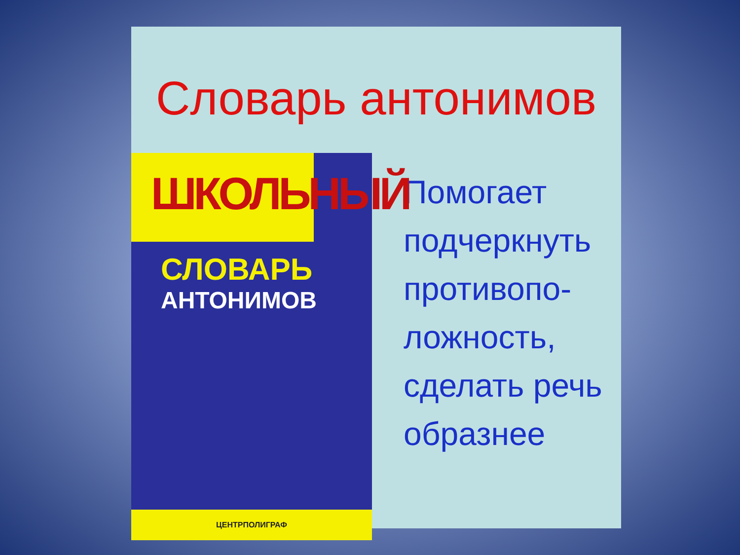Словарь антонимов
ШКОЛЬНЫЙ
СЛОВАРЬ
АНТОНИМОВ
ЦЕНТРПОЛИГРАФ
Помогает
подчеркнуть
противопо-
ложность,
сделать речь
образнее